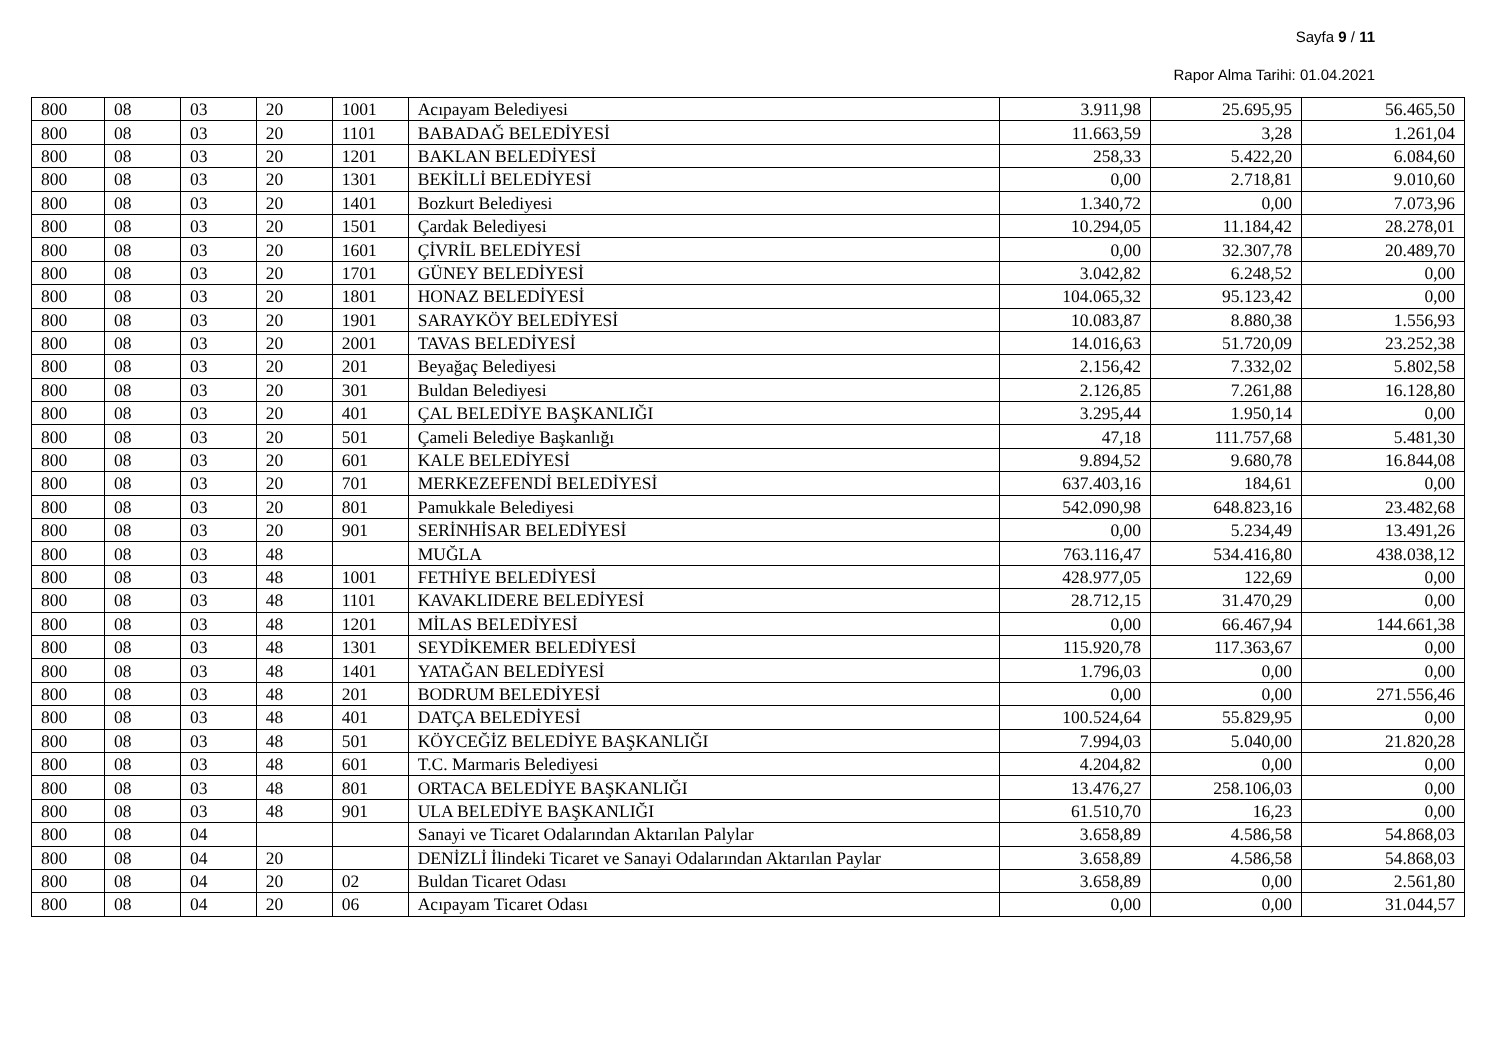Sayfa 9 / 11
Rapor Alma Tarihi: 01.04.2021
| 800 | 08 | 03 | 20 | 1001 | Acıpayam Belediyesi | 3.911,98 | 25.695,95 | 56.465,50 |
| 800 | 08 | 03 | 20 | 1101 | BABADAĞ BELEDİYESİ | 11.663,59 | 3,28 | 1.261,04 |
| 800 | 08 | 03 | 20 | 1201 | BAKLAN BELEDİYESİ | 258,33 | 5.422,20 | 6.084,60 |
| 800 | 08 | 03 | 20 | 1301 | BEKİLLİ BELEDİYESİ | 0,00 | 2.718,81 | 9.010,60 |
| 800 | 08 | 03 | 20 | 1401 | Bozkurt Belediyesi | 1.340,72 | 0,00 | 7.073,96 |
| 800 | 08 | 03 | 20 | 1501 | Çardak Belediyesi | 10.294,05 | 11.184,42 | 28.278,01 |
| 800 | 08 | 03 | 20 | 1601 | ÇİVRİL BELEDİYESİ | 0,00 | 32.307,78 | 20.489,70 |
| 800 | 08 | 03 | 20 | 1701 | GÜNEY BELEDİYESİ | 3.042,82 | 6.248,52 | 0,00 |
| 800 | 08 | 03 | 20 | 1801 | HONAZ BELEDİYESİ | 104.065,32 | 95.123,42 | 0,00 |
| 800 | 08 | 03 | 20 | 1901 | SARAYKÖY BELEDİYESİ | 10.083,87 | 8.880,38 | 1.556,93 |
| 800 | 08 | 03 | 20 | 2001 | TAVAS BELEDİYESİ | 14.016,63 | 51.720,09 | 23.252,38 |
| 800 | 08 | 03 | 20 | 201 | Beyağaç Belediyesi | 2.156,42 | 7.332,02 | 5.802,58 |
| 800 | 08 | 03 | 20 | 301 | Buldan Belediyesi | 2.126,85 | 7.261,88 | 16.128,80 |
| 800 | 08 | 03 | 20 | 401 | ÇAL BELEDİYE BAŞKANLIĞI | 3.295,44 | 1.950,14 | 0,00 |
| 800 | 08 | 03 | 20 | 501 | Çameli Belediye Başkanlığı | 47,18 | 111.757,68 | 5.481,30 |
| 800 | 08 | 03 | 20 | 601 | KALE BELEDİYESİ | 9.894,52 | 9.680,78 | 16.844,08 |
| 800 | 08 | 03 | 20 | 701 | MERKEZEFENDİ BELEDİYESİ | 637.403,16 | 184,61 | 0,00 |
| 800 | 08 | 03 | 20 | 801 | Pamukkale Belediyesi | 542.090,98 | 648.823,16 | 23.482,68 |
| 800 | 08 | 03 | 20 | 901 | SERİNHİSAR BELEDİYESİ | 0,00 | 5.234,49 | 13.491,26 |
| 800 | 08 | 03 | 48 | | MUĞLA | 763.116,47 | 534.416,80 | 438.038,12 |
| 800 | 08 | 03 | 48 | 1001 | FETHİYE BELEDİYESİ | 428.977,05 | 122,69 | 0,00 |
| 800 | 08 | 03 | 48 | 1101 | KAVAKLIDERE BELEDİYESİ | 28.712,15 | 31.470,29 | 0,00 |
| 800 | 08 | 03 | 48 | 1201 | MİLAS BELEDİYESİ | 0,00 | 66.467,94 | 144.661,38 |
| 800 | 08 | 03 | 48 | 1301 | SEYDİKEMER BELEDİYESİ | 115.920,78 | 117.363,67 | 0,00 |
| 800 | 08 | 03 | 48 | 1401 | YATAĞAN BELEDİYESİ | 1.796,03 | 0,00 | 0,00 |
| 800 | 08 | 03 | 48 | 201 | BODRUM BELEDİYESİ | 0,00 | 0,00 | 271.556,46 |
| 800 | 08 | 03 | 48 | 401 | DATÇA BELEDİYESİ | 100.524,64 | 55.829,95 | 0,00 |
| 800 | 08 | 03 | 48 | 501 | KÖYCEĞİZ BELEDİYE BAŞKANLIĞI | 7.994,03 | 5.040,00 | 21.820,28 |
| 800 | 08 | 03 | 48 | 601 | T.C. Marmaris Belediyesi | 4.204,82 | 0,00 | 0,00 |
| 800 | 08 | 03 | 48 | 801 | ORTACA BELEDİYE BAŞKANLIĞI | 13.476,27 | 258.106,03 | 0,00 |
| 800 | 08 | 03 | 48 | 901 | ULA BELEDİYE BAŞKANLIĞI | 61.510,70 | 16,23 | 0,00 |
| 800 | 08 | 04 | | | Sanayi ve Ticaret Odalarından Aktarılan Palylar | 3.658,89 | 4.586,58 | 54.868,03 |
| 800 | 08 | 04 | 20 | | DENİZLİ İlindeki Ticaret ve Sanayi Odalarından Aktarılan Paylar | 3.658,89 | 4.586,58 | 54.868,03 |
| 800 | 08 | 04 | 20 | 02 | Buldan Ticaret Odası | 3.658,89 | 0,00 | 2.561,80 |
| 800 | 08 | 04 | 20 | 06 | Acıpayam Ticaret Odası | 0,00 | 0,00 | 31.044,57 |